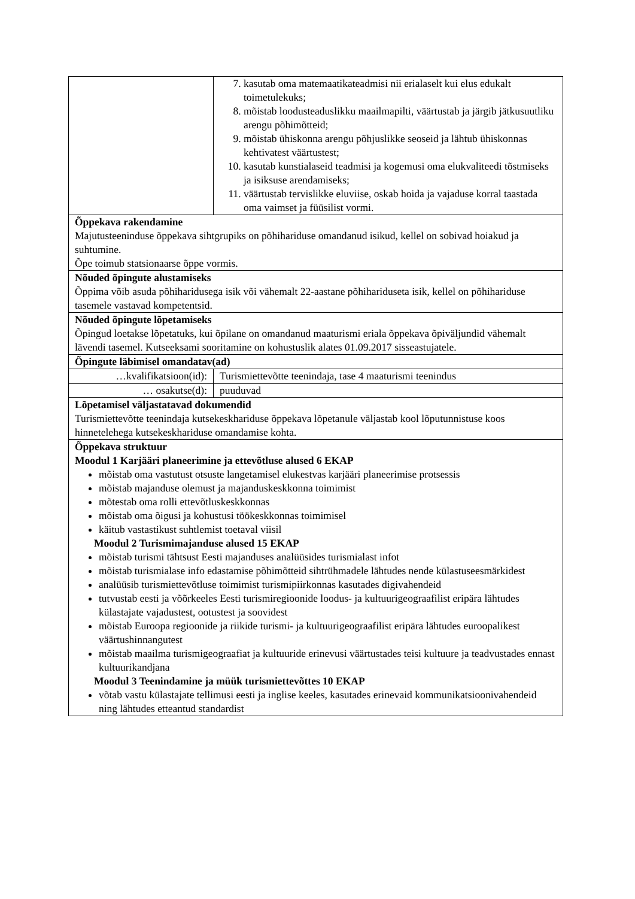| | 7. kasutab oma matemaatikateadmisi nii erialaselt kui elus edukalt toimetulekuks; 8. mõistab loodusteaduslikku maailmapilti, väärtustab ja järgib jätkusuutliku arengu põhimõtteid; 9. mõistab ühiskonna arengu põhjuslikke seoseid ja lähtub ühiskonnas kehtivatest väärtustest; 10. kasutab kunstialaseid teadmisi ja kogemusi oma elukvaliteedi tõstmiseks ja isiksuse arendamiseks; 11. väärtustab tervislikke eluviise, oskab hoida ja vajaduse korral taastada oma vaimset ja füüsilist vormi. |
| Õppekava rakendamine Majutusteeninduse õppekava sihtgrupiks on põhihariduse omandanud isikud, kellel on sobivad hoiakud ja suhtumine. Õpe toimub statsionaarse õppe vormis. | |
| Nõuded õpingute alustamiseks Õppima võib asuda põhiharidusega isik või vähemalt 22-aastane põhihariduseta isik, kellel on põhihariduse tasemele vastavad kompetentsid. | |
| Nõuded õpingute lõpetamiseks Õpingud loetakse lõpetatuks, kui õpilane on omandanud maaturismi eriala õppekava õpiväljundid vähemalt lävendi tasemel. Kutseeksami sooritamine on kohustuslik alates 01.09.2017 sisseastujatele. | |
| Õpingute läbimisel omandatav(ad) | |
| …kvalifikatsioon(id): | Turismiettevõtte teenindaja, tase 4 maaturismi teenindus |
| … osakutse(d): | puuduvad |
| Lõpetamisel väljastatavad dokumendid Turismiettevõtte teenindaja kutsekeskhariduse õppekava lõpetanule väljastab kool lõputunnistuse koos hinnetelehega kutsekeskhariduse omandamise kohta. | |
| Õppekava struktuur Moodul 1 Karjääri planeerimine ja ettevõtluse alused 6 EKAP mõistab oma vastutust otsuste langetamisel elukestvas karjääri planeerimise protsessis mõistab majanduse olemust ja majanduskeskkonna toimimist mõtestab oma rolli ettevõtluskeskkonnas mõistab oma õigusi ja kohustusi töökeskkonnas toimimisel käitub vastastikust suhtlemist toetaval viisil Moodul 2 Turismimajanduse alused 15 EKAP mõistab turismi tähtsust Eesti majanduses analüüsides turismialast infot mõistab turismialase info edastamise põhimõtteid sihtrühmadele lähtudes nende külastuseesmärkidest analüüsib turismiettevõtluse toimimist turismipiirkonnas kasutades digivahendeid tutvustab eesti ja võõrkeeles Eesti turismiregioonide loodus- ja kultuurigeograafilist eripära lähtudes külastajate vajadustest, ootustest ja soovidest mõistab Euroopa regioonide ja riikide turismi- ja kultuurigeograafilist eripära lähtudes euroopalikest väärtushinnangutest mõistab maailma turismigeograafiat ja kultuuride erinevusi väärtustades teisi kultuure ja teadvustades ennast kultuurikandjana Moodul 3 Teenindamine ja müük turismiettevõttes 10 EKAP võtab vastu külastajate tellimusi eesti ja inglise keeles, kasutades erinevaid kommunikatsioonivahendeid ning lähtudes etteantud standardist | |